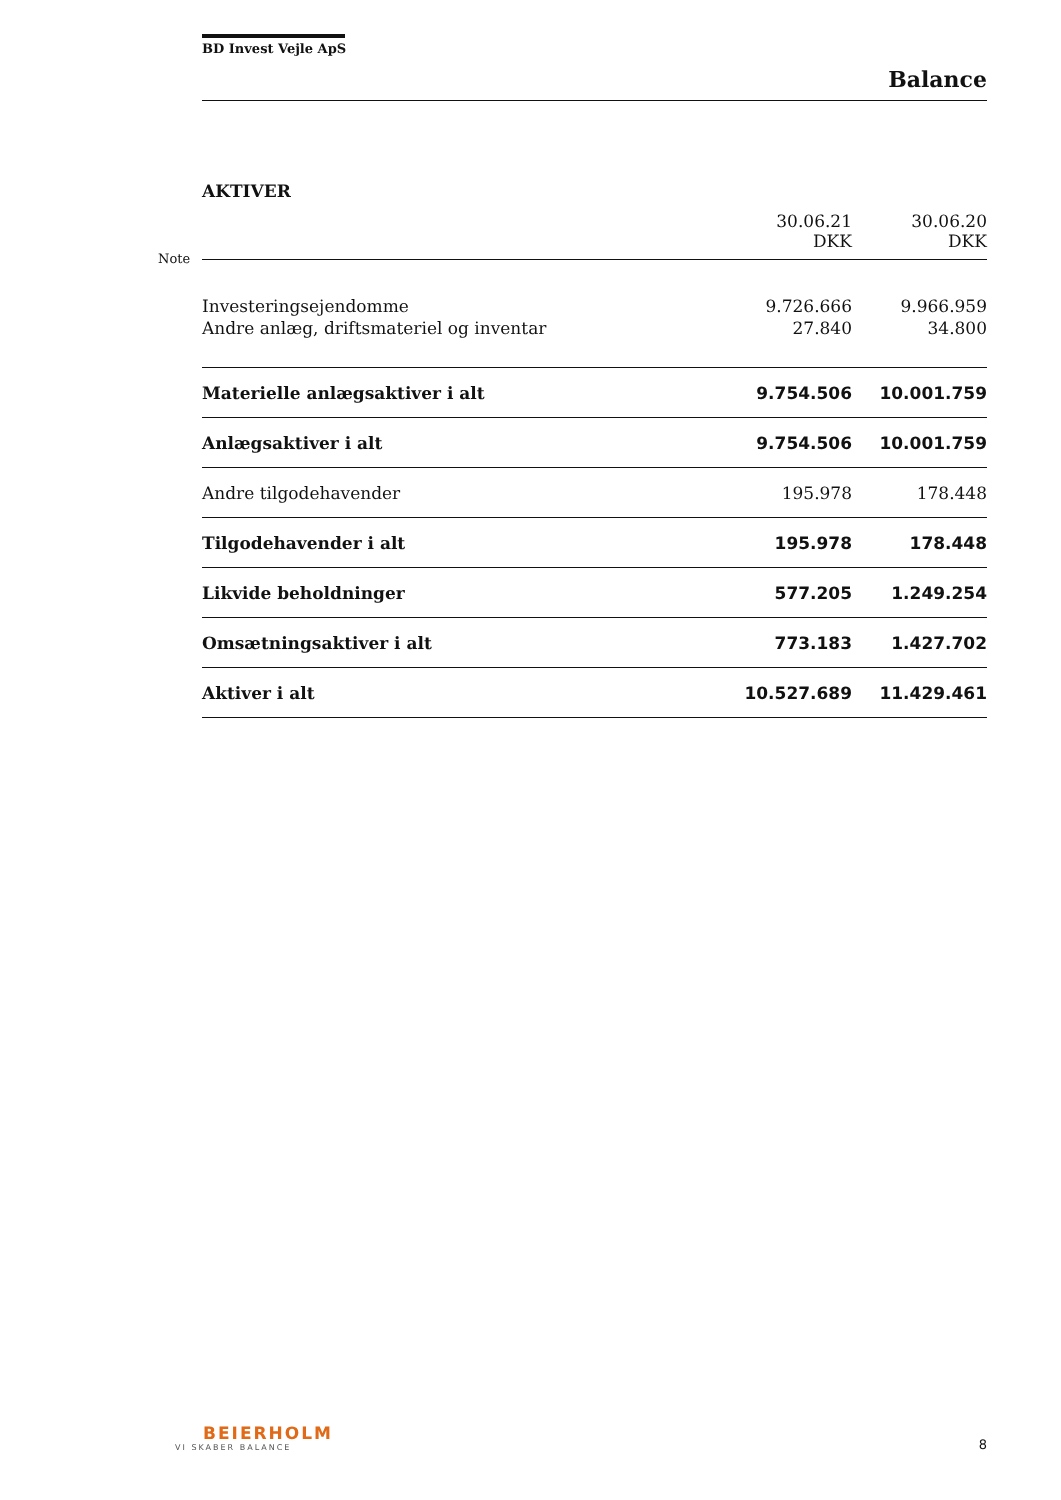Note
BD Invest Vejle ApS
Balance
AKTIVER
| | 30.06.21 DKK | 30.06.20 DKK |
| --- | --- | --- |
| Investeringsejendomme | 9.726.666 | 9.966.959 |
| Andre anlæg, driftsmateriel og inventar | 27.840 | 34.800 |
| Materielle anlægsaktiver i alt | 9.754.506 | 10.001.759 |
| Anlægsaktiver i alt | 9.754.506 | 10.001.759 |
| Andre tilgodehavender | 195.978 | 178.448 |
| Tilgodehavender i alt | 195.978 | 178.448 |
| Likvide beholdninger | 577.205 | 1.249.254 |
| Omsætningsaktiver i alt | 773.183 | 1.427.702 |
| Aktiver i alt | 10.527.689 | 11.429.461 |
BEIERHOLM
VI SKABER BALANCE
8